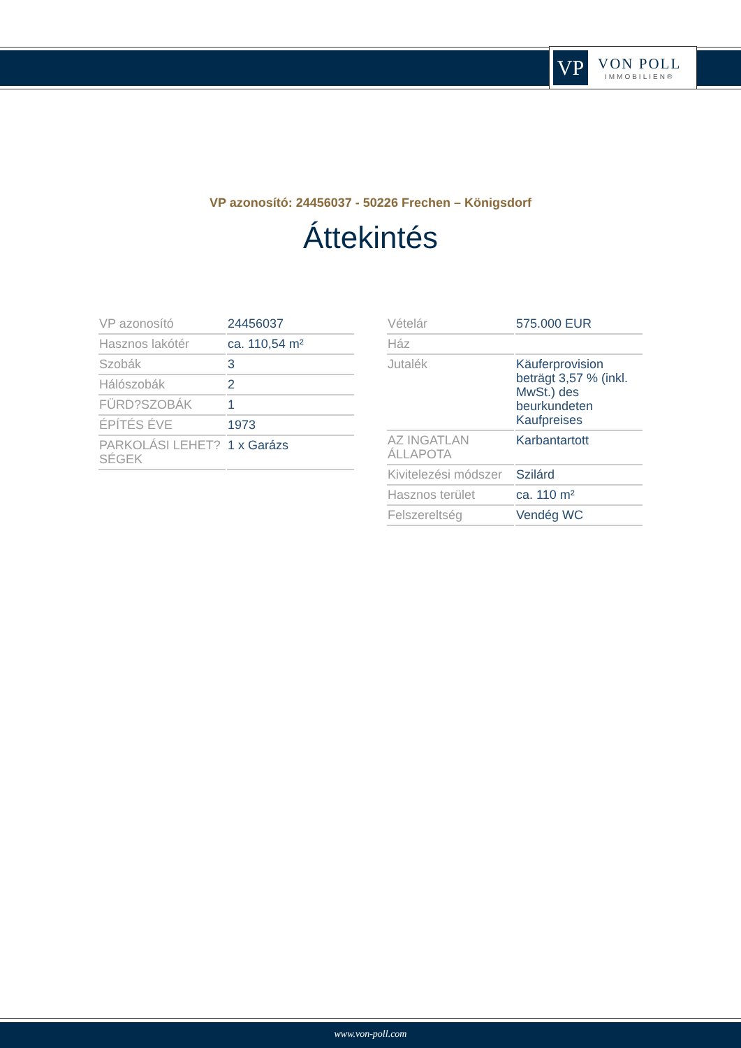VP
VON POLL
IMMOBILIEN®
VP azonosító: 24456037 - 50226 Frechen – Königsdorf
Áttekintés
| VP azonosító | 24456037 |
| Hasznos lakótér | ca. 110,54 m² |
| Szobák | 3 |
| Hálószobák | 2 |
| FÜRD?SZOBÁK | 1 |
| ÉPÍTÉS ÉVE | 1973 |
| PARKOLÁSI LEHET?SÉGEK | 1 x Garázs |
| Vételár | 575.000 EUR |
| Ház | |
| Jutalék | Käuferprovision beträgt 3,57 % (inkl. MwSt.) des beurkundeten Kaufpreises |
| AZ INGATLAN ÁLLAPOTA | Karbantartott |
| Kivitelezési módszer | Szilárd |
| Hasznos terület | ca. 110 m² |
| Felszereltség | Vendég WC |
www.von-poll.com